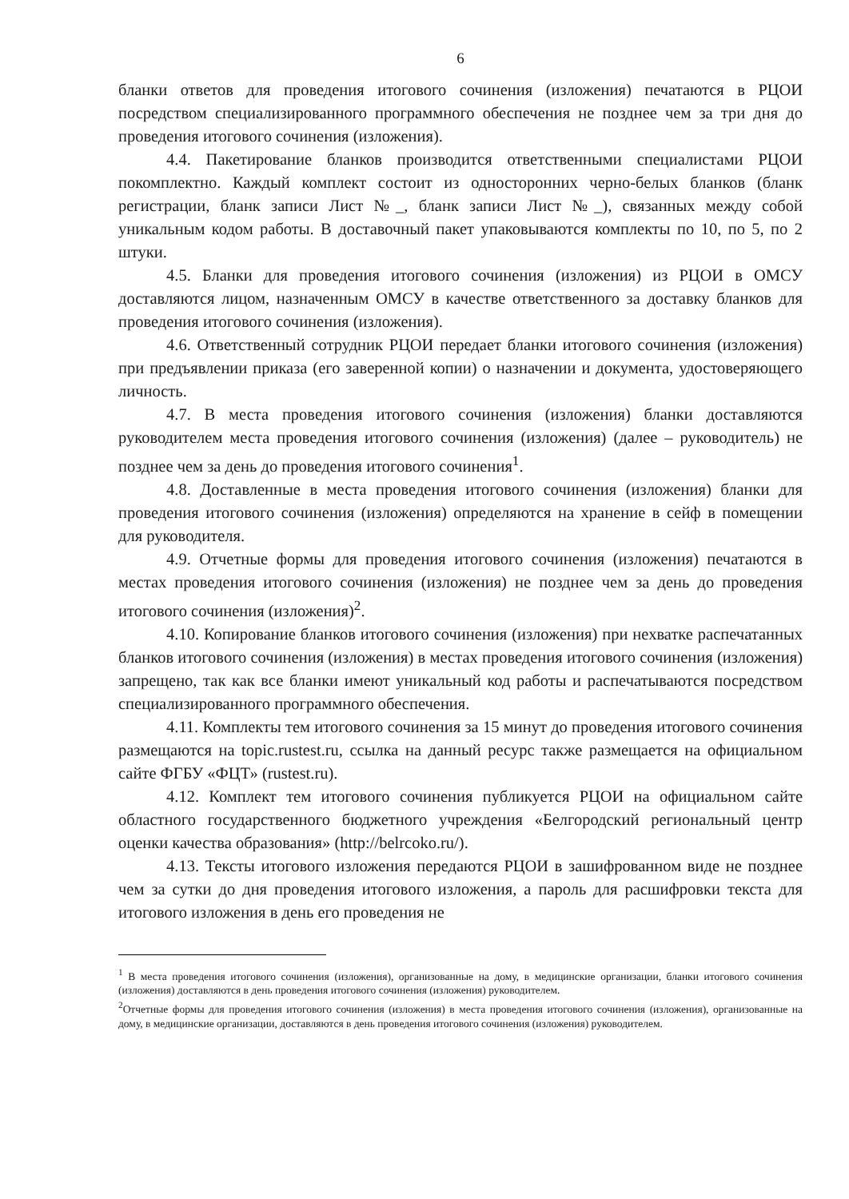6
бланки ответов для проведения итогового сочинения (изложения) печатаются в РЦОИ посредством специализированного программного обеспечения не позднее чем за три дня до проведения итогового сочинения (изложения).
4.4. Пакетирование бланков производится ответственными специалистами РЦОИ покомплектно. Каждый комплект состоит из односторонних черно-белых бланков (бланк регистрации, бланк записи Лист №_, бланк записи Лист №_), связанных между собой уникальным кодом работы. В доставочный пакет упаковываются комплекты по 10, по 5, по 2 штуки.
4.5. Бланки для проведения итогового сочинения (изложения) из РЦОИ в ОМСУ доставляются лицом, назначенным ОМСУ в качестве ответственного за доставку бланков для проведения итогового сочинения (изложения).
4.6. Ответственный сотрудник РЦОИ передает бланки итогового сочинения (изложения) при предъявлении приказа (его заверенной копии) о назначении и документа, удостоверяющего личность.
4.7. В места проведения итогового сочинения (изложения) бланки доставляются руководителем места проведения итогового сочинения (изложения) (далее – руководитель) не позднее чем за день до проведения итогового сочинения<sup>1</sup>.
4.8. Доставленные в места проведения итогового сочинения (изложения) бланки для проведения итогового сочинения (изложения) определяются на хранение в сейф в помещении для руководителя.
4.9. Отчетные формы для проведения итогового сочинения (изложения) печатаются в местах проведения итогового сочинения (изложения) не позднее чем за день до проведения итогового сочинения (изложения)<sup>2</sup>.
4.10. Копирование бланков итогового сочинения (изложения) при нехватке распечатанных бланков итогового сочинения (изложения) в местах проведения итогового сочинения (изложения) запрещено, так как все бланки имеют уникальный код работы и распечатываются посредством специализированного программного обеспечения.
4.11. Комплекты тем итогового сочинения за 15 минут до проведения итогового сочинения размещаются на topic.rustest.ru, ссылка на данный ресурс также размещается на официальном сайте ФГБУ «ФЦТ» (rustest.ru).
4.12. Комплект тем итогового сочинения публикуется РЦОИ на официальном сайте областного государственного бюджетного учреждения «Белгородский региональный центр оценки качества образования» (http://belrcoko.ru/).
4.13. Тексты итогового изложения передаются РЦОИ в зашифрованном виде не позднее чем за сутки до дня проведения итогового изложения, а пароль для расшифровки текста для итогового изложения в день его проведения не
<sup>1</sup> В места проведения итогового сочинения (изложения), организованные на дому, в медицинские организации, бланки итогового сочинения (изложения) доставляются в день проведения итогового сочинения (изложения) руководителем.
<sup>2</sup> Отчетные формы для проведения итогового сочинения (изложения) в места проведения итогового сочинения (изложения), организованные на дому, в медицинские организации, доставляются в день проведения итогового сочинения (изложения) руководителем.